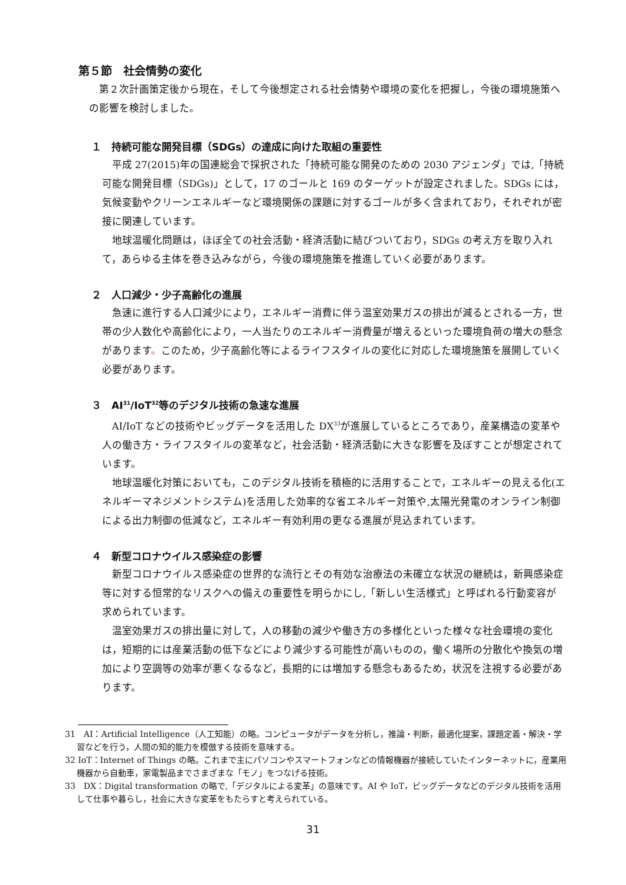第５節　社会情勢の変化
第２次計画策定後から現在，そして今後想定される社会情勢や環境の変化を把握し，今後の環境施策への影響を検討しました。
１　持続可能な開発目標（SDGs）の達成に向けた取組の重要性
平成 27(2015)年の国連総会で採択された「持続可能な開発のための 2030 アジェンダ」では,「持続可能な開発目標（SDGs)」として，17 のゴールと 169 のターゲットが設定されました。SDGs には，気候変動やクリーンエネルギーなど環境関係の課題に対するゴールが多く含まれており，それぞれが密接に関連しています。
地球温暖化問題は，ほぼ全ての社会活動・経済活動に結びついており，SDGs の考え方を取り入れて，あらゆる主体を巻き込みながら，今後の環境施策を推進していく必要があります。
２　人口減少・少子高齢化の進展
急速に進行する人口減少により，エネルギー消費に伴う温室効果ガスの排出が減るとされる一方，世帯の少人数化や高齢化により，一人当たりのエネルギー消費量が増えるといった環境負荷の増大の懸念があります。このため，少子高齢化等によるライフスタイルの変化に対応した環境施策を展開していく必要があります。
３　AI<sup>31</sup>/IoT<sup>32</sup>等のデジタル技術の急速な進展
AI/IoT などの技術やビッグデータを活用した DX<sup>33</sup>が進展しているところであり，産業構造の変革や人の働き方・ライフスタイルの変革など，社会活動・経済活動に大きな影響を及ぼすことが想定されています。
地球温暖化対策においても，このデジタル技術を積極的に活用することで，エネルギーの見える化(エネルギーマネジメントシステム)を活用した効率的な省エネルギー対策や,太陽光発電のオンライン制御による出力制御の低減など，エネルギー有効利用の更なる進展が見込まれています。
４　新型コロナウイルス感染症の影響
新型コロナウイルス感染症の世界的な流行とその有効な治療法の未確立な状況の継続は，新興感染症等に対する恒常的なリスクへの備えの重要性を明らかにし,「新しい生活様式」と呼ばれる行動変容が求められています。
温室効果ガスの排出量に対して，人の移動の減少や働き方の多様化といった様々な社会環境の変化は，短期的には産業活動の低下などにより減少する可能性が高いものの，働く場所の分散化や換気の増加により空調等の効率が悪くなるなど，長期的には増加する懸念もあるため，状況を注視する必要があります。
31　AI：Artificial Intelligence（人工知能）の略。コンピュータがデータを分析し，推論・判断，最適化提案，課題定義・解決・学習などを行う，人間の知的能力を模倣する技術を意味する。
32 IoT：Internet of Things の略。これまで主にパソコンやスマートフォンなどの情報機器が接続していたインターネットに，産業用機器から自動車，家電製品までさまざまな「モノ」をつなげる技術。
33　DX：Digital transformation の略で,「デジタルによる変革」の意味です。AI や IoT，ビッグデータなどのデジタル技術を活用して仕事や暮らし，社会に大きな変革をもたらすと考えられている。
31